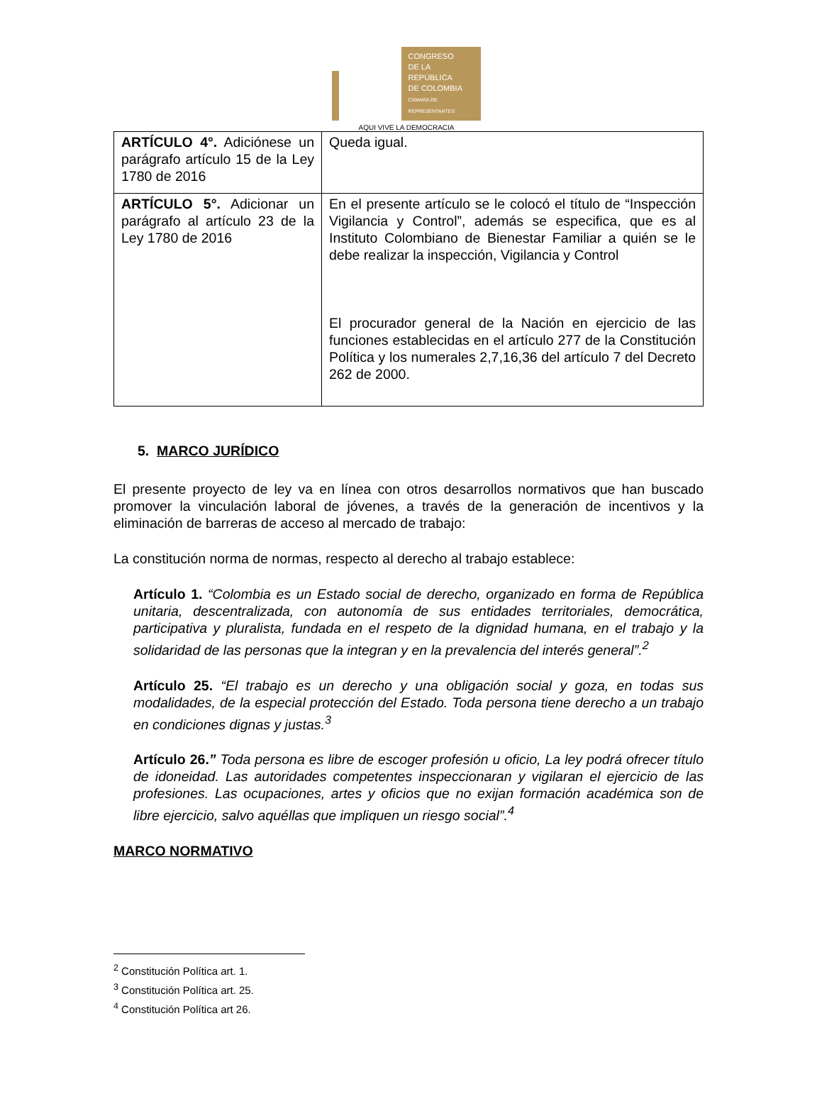CONGRESO
DE LA REPÚBLICA
DE COLOMBIA
CÁMARA DE REPRESENTANTES
AQUI VIVE LA DEMOCRACIA
| ARTÍCULO 4°. Adiciónese un parágrafo artículo 15 de la Ley 1780 de 2016 | Queda igual. |
| ARTÍCULO 5°. Adicionar un parágrafo al artículo 23 de la Ley 1780 de 2016 | En el presente artículo se le colocó el título de “Inspección Vigilancia y Control”, además se especifica, que es al Instituto Colombiano de Bienestar Familiar a quién se le debe realizar la inspección, Vigilancia y Control El procurador general de la Nación en ejercicio de las funciones establecidas en el artículo 277 de la Constitución Política y los numerales 2,7,16,36 del artículo 7 del Decreto 262 de 2000. |
5. MARCO JURÍDICO
El presente proyecto de ley va en línea con otros desarrollos normativos que han buscado promover la vinculación laboral de jóvenes, a través de la generación de incentivos y la eliminación de barreras de acceso al mercado de trabajo:
La constitución norma de normas, respecto al derecho al trabajo establece:
Artículo 1. “Colombia es un Estado social de derecho, organizado en forma de República unitaria, descentralizada, con autonomía de sus entidades territoriales, democrática, participativa y pluralista, fundada en el respeto de la dignidad humana, en el trabajo y la solidaridad de las personas que la integran y en la prevalencia del interés general”.<sup>2</sup>
Artículo 25. “El trabajo es un derecho y una obligación social y goza, en todas sus modalidades, de la especial protección del Estado. Toda persona tiene derecho a un trabajo en condiciones dignas y justas.<sup>3</sup>
Artículo 26.” Toda persona es libre de escoger profesión u oficio, La ley podrá ofrecer título de idoneidad. Las autoridades competentes inspeccionaran y vigilaran el ejercicio de las profesiones. Las ocupaciones, artes y oficios que no exijan formación académica son de libre ejercicio, salvo aquéllas que impliquen un riesgo social”.<sup>4</sup>
MARCO NORMATIVO
<sup>2</sup> Constitución Política art. 1.
<sup>3</sup> Constitución Política art. 25.
<sup>4</sup> Constitución Política art 26.